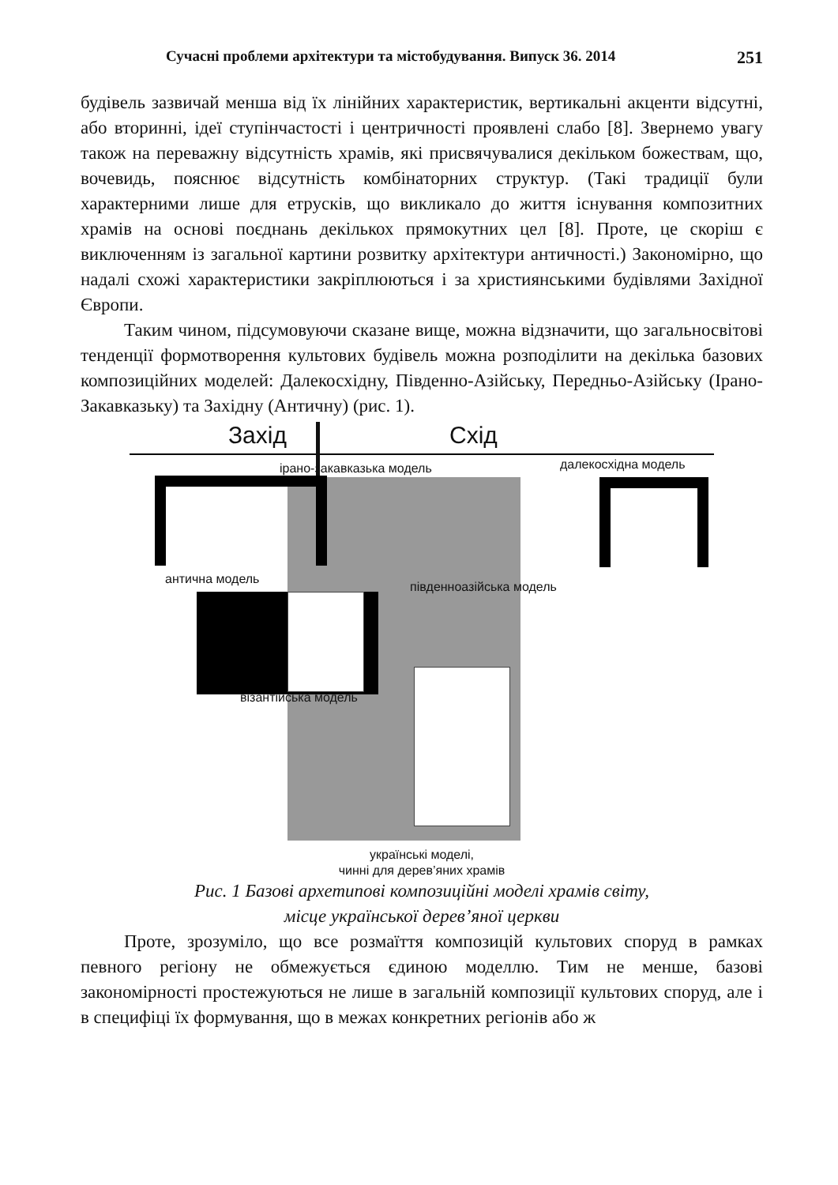Сучасні проблеми архітектури та містобудування. Випуск 36. 2014 251
будівель зазвичай менша від їх лінійних характеристик, вертикальні акценти відсутні, або вторинні, ідеї ступінчастості і центричності проявлені слабо [8]. Звернемо увагу також на переважну відсутність храмів, які присвячувалися декільком божествам, що, вочевидь, пояснює відсутність комбінаторних структур. (Такі традиції були характерними лише для етрусків, що викликало до життя існування композитних храмів на основі поєднань декількох прямокутних цел [8]. Проте, це скоріш є виключенням із загальної картини розвитку архітектури античності.) Закономірно, що надалі схожі характеристики закріплюються і за християнськими будівлями Західної Європи.
Таким чином, підсумовуючи сказане вище, можна відзначити, що загальносвітові тенденції формотворення культових будівель можна розподілити на декілька базових композиційних моделей: Далекосхідну, Південно-Азійську, Передньо-Азійську (Ірано-Закавказьку) та Західну (Античну) (рис. 1).
Захід Схід
ірано-закавказька модель далекосхідна модель
антична модель
південноазійська модель
візантійська модель
українські моделі,
чинні для дерев’яних храмів
Рис. 1 Базові архетипові композиційні моделі храмів світу,
місце української дерев’яної церкви
Проте, зрозуміло, що все розмаїття композицій культових споруд в рамках певного регіону не обмежується єдиною моделлю. Тим не менше, базові закономірності простежуються не лише в загальній композиції культових споруд, але і в специфіці їх формування, що в межах конкретних регіонів або ж